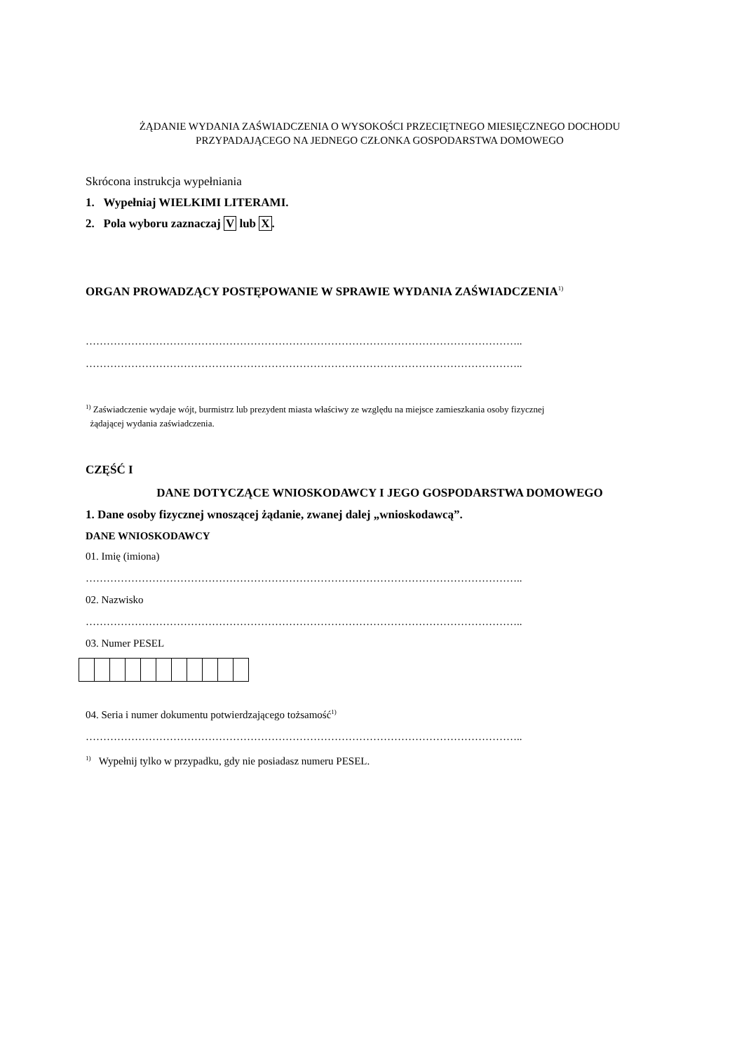ŻĄDANIE WYDANIA ZAŚWIADCZENIA O WYSOKOŚCI PRZECIĘTNEGO MIESIĘCZNEGO DOCHODU
PRZYPADAJĄCEGO NA JEDNEGO CZŁONKA GOSPODARSTWA DOMOWEGO
Skrócona instrukcja wypełniania
1. Wypełniaj WIELKIMI LITERAMI.
2. Pola wyboru zaznaczaj V lub X.
ORGAN PROWADZĄCY POSTĘPOWANIE W SPRAWIE WYDANIA ZAŚWIADCZENIA<sup>1)</sup>
……………………………………………………………………………………………………………..
……………………………………………………………………………………………………………..
<sup>1)</sup> Zaświadczenie wydaje wójt, burmistrz lub prezydent miasta właściwy ze względu na miejsce zamieszkania osoby fizycznej
żądającej wydania zaświadczenia.
CZĘŚĆ I
DANE DOTYCZĄCE WNIOSKODAWCY I JEGO GOSPODARSTWA DOMOWEGO
1. Dane osoby fizycznej wnoszącej żądanie, zwanej dalej „wnioskodawcą”.
DANE WNIOSKODAWCY
01. Imię (imiona)
……………………………………………………………………………………………………………..
02. Nazwisko
……………………………………………………………………………………………………………..
03. Numer PESEL
04. Seria i numer dokumentu potwierdzającego tożsamość<sup>1)</sup>
……………………………………………………………………………………………………………..
<sup>1)</sup> Wypełnij tylko w przypadku, gdy nie posiadasz numeru PESEL.